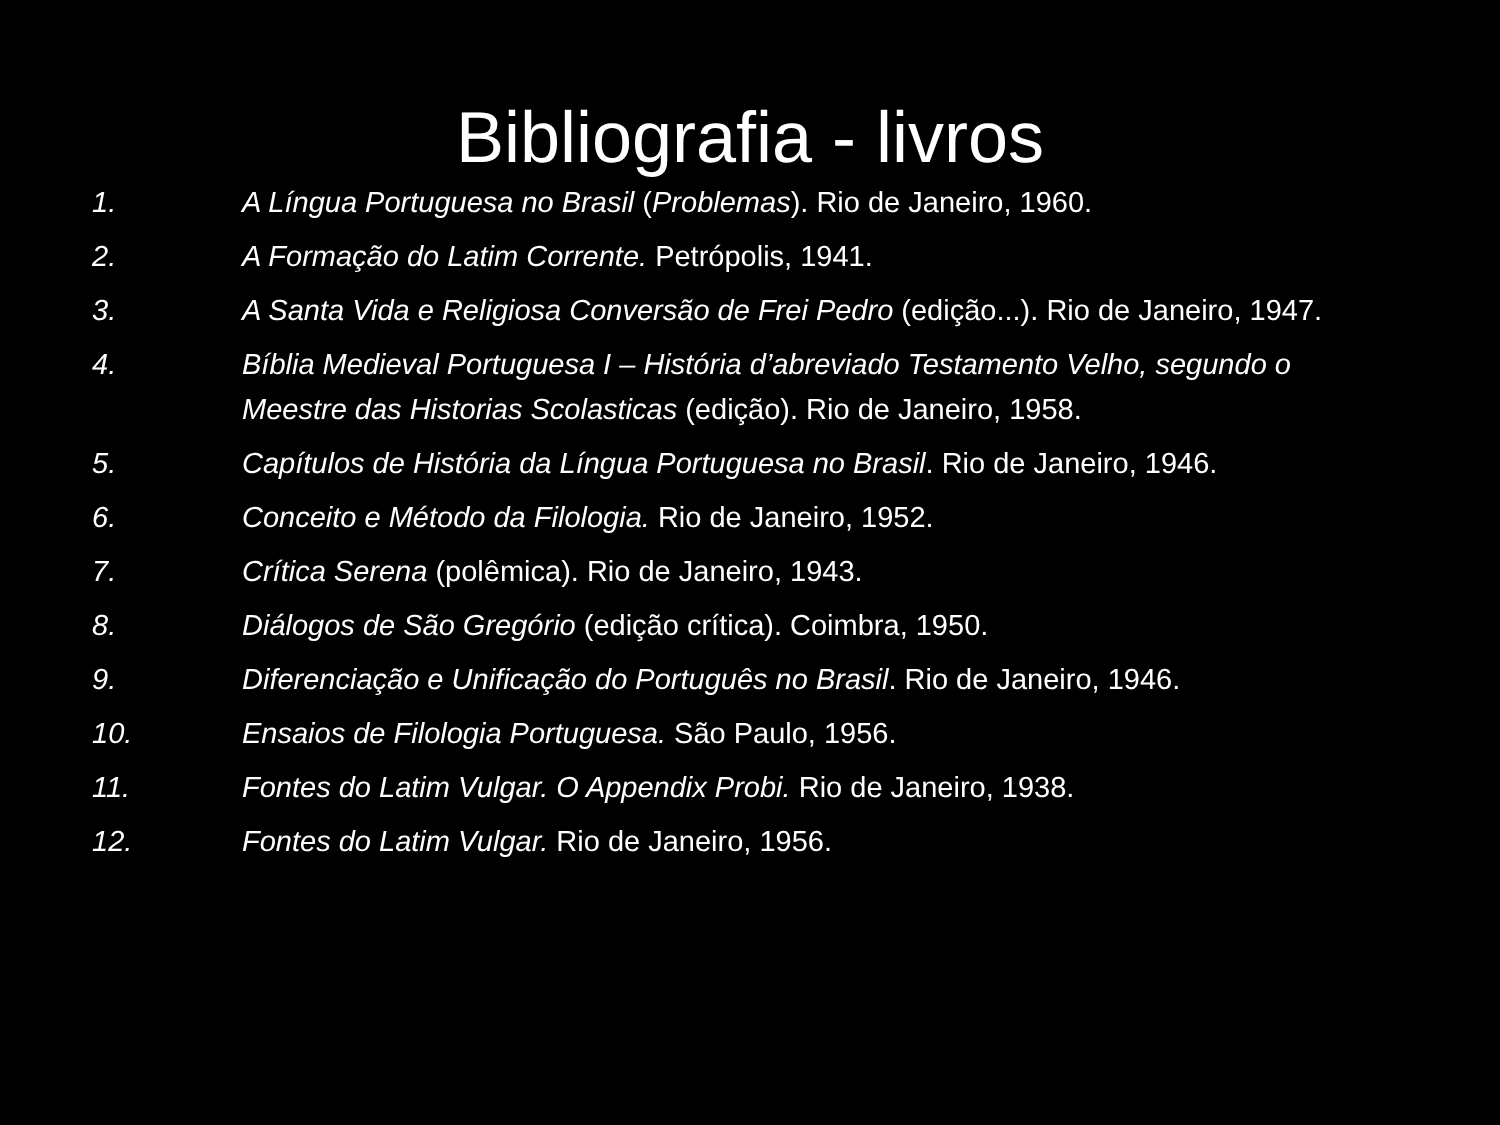Bibliografia - livros
1. A Língua Portuguesa no Brasil (Problemas). Rio de Janeiro, 1960.
2. A Formação do Latim Corrente. Petrópolis, 1941.
3. A Santa Vida e Religiosa Conversão de Frei Pedro (edição...). Rio de Janeiro, 1947.
4. Bíblia Medieval Portuguesa I – História d’abreviado Testamento Velho, segundo o Meestre das Historias Scolasticas (edição). Rio de Janeiro, 1958.
5. Capítulos de História da Língua Portuguesa no Brasil. Rio de Janeiro, 1946.
6. Conceito e Método da Filologia. Rio de Janeiro, 1952.
7. Crítica Serena (polêmica). Rio de Janeiro, 1943.
8. Diálogos de São Gregório (edição crítica). Coimbra, 1950.
9. Diferenciação e Unificação do Português no Brasil. Rio de Janeiro, 1946.
10. Ensaios de Filologia Portuguesa. São Paulo, 1956.
11. Fontes do Latim Vulgar. O Appendix Probi. Rio de Janeiro, 1938.
12. Fontes do Latim Vulgar. Rio de Janeiro, 1956.